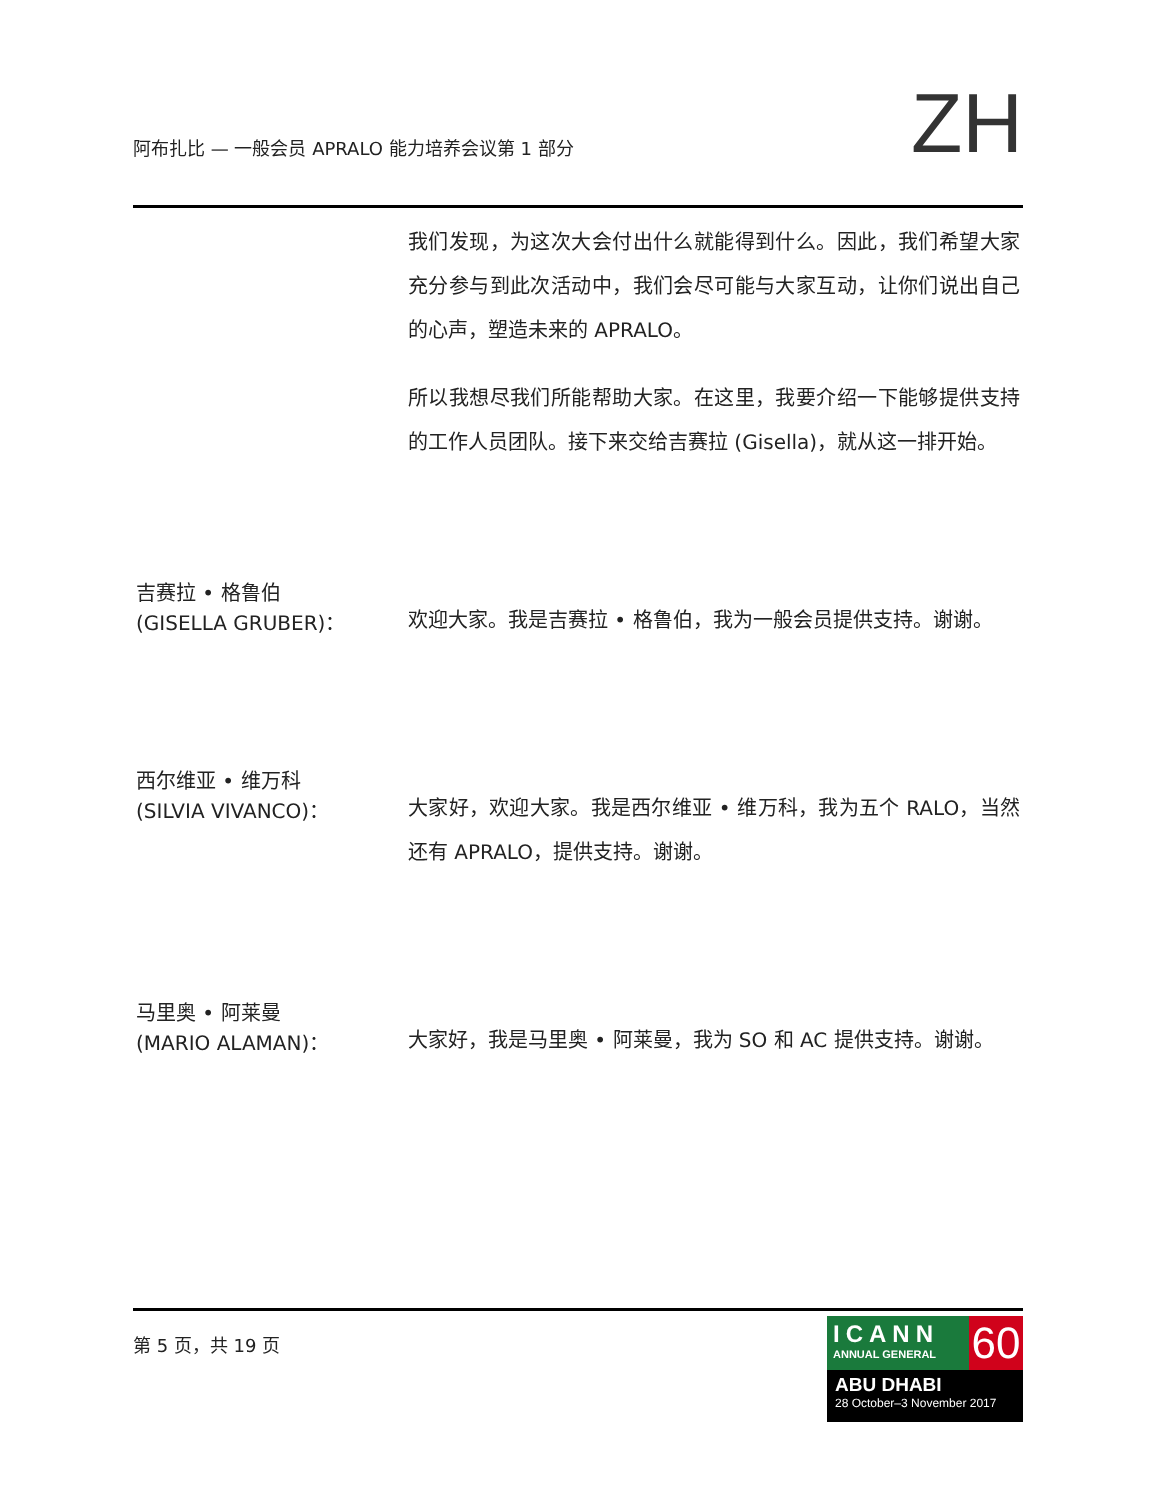阿布扎比 — 一般会员 APRALO 能力培养会议第 1 部分
ZH
我们发现，为这次大会付出什么就能得到什么。因此，我们希望大家充分参与到此次活动中，我们会尽可能与大家互动，让你们说出自己的心声，塑造未来的 APRALO。
所以我想尽我们所能帮助大家。在这里，我要介绍一下能够提供支持的工作人员团队。接下来交给吉赛拉 (Gisella)，就从这一排开始。
吉赛拉 • 格鲁伯
(GISELLA GRUBER)：
欢迎大家。我是吉赛拉 • 格鲁伯，我为一般会员提供支持。谢谢。
西尔维亚 • 维万科
(SILVIA VIVANCO)：
大家好，欢迎大家。我是西尔维亚 • 维万科，我为五个 RALO，当然还有 APRALO，提供支持。谢谢。
马里奥 • 阿莱曼
(MARIO ALAMAN)：
大家好，我是马里奥 • 阿莱曼，我为 SO 和 AC 提供支持。谢谢。
第 5 页，共 19 页
ICANN
ANNUAL GENERAL
60
ABU DHABI
28 October–3 November 2017